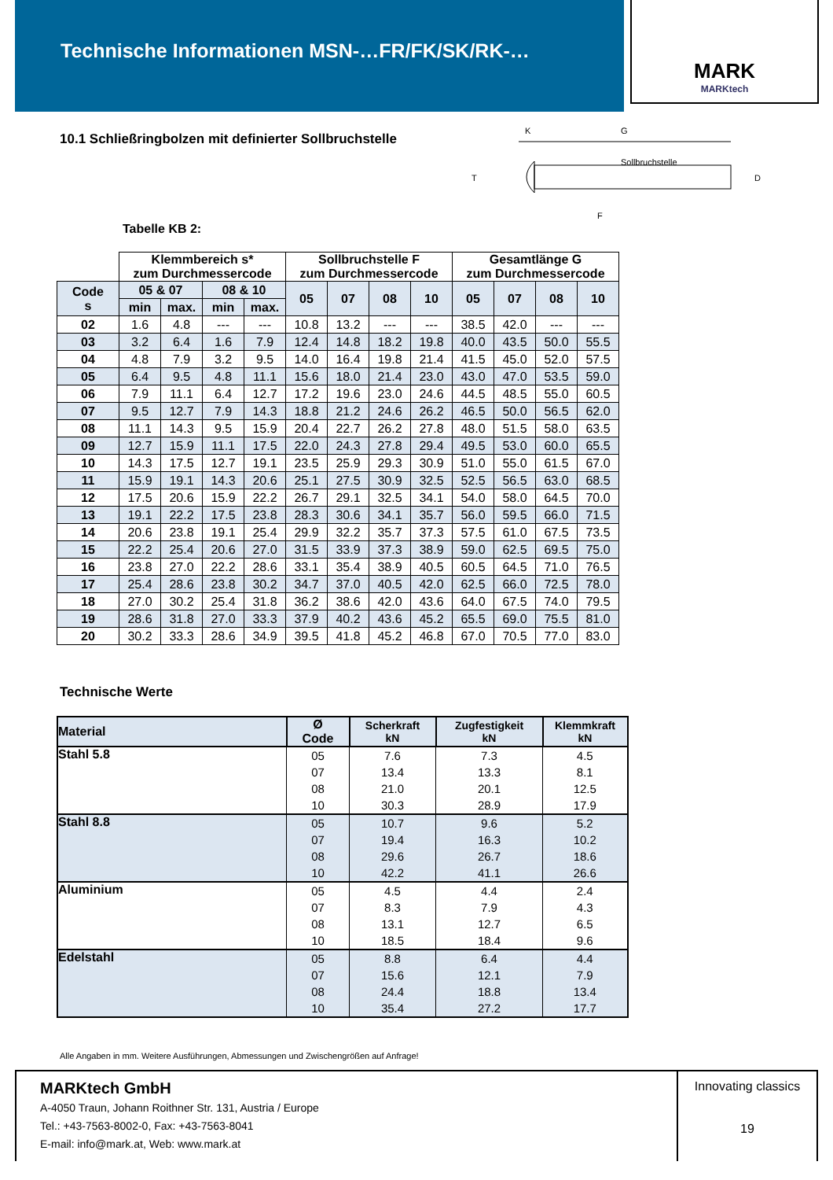Technische Informationen MSN-…FR/FK/SK/RK-…
MARK
MARKtech
10.1 Schließringbolzen mit definierter Sollbruchstelle
G
K
T
D
Sollbruchstelle
F
Tabelle KB 2:
| | Klemmbereich s* zum Durchmessercode | | | | Sollbruchstelle F zum Durchmessercode | | | | Gesamtlänge G zum Durchmessercode | | | |
| --- | --- | --- | --- | --- | --- | --- | --- | --- | --- | --- | --- | --- |
| Code s | 05 & 07 | | 08 & 10 | | 05 | 07 | 08 | 10 | 05 | 07 | 08 | 10 |
| | min | max. | min | max. | | | | | | | | |
| 02 | 1.6 | 4.8 | --- | --- | 10.8 | 13.2 | --- | --- | 38.5 | 42.0 | --- | --- |
| 03 | 3.2 | 6.4 | 1.6 | 7.9 | 12.4 | 14.8 | 18.2 | 19.8 | 40.0 | 43.5 | 50.0 | 55.5 |
| 04 | 4.8 | 7.9 | 3.2 | 9.5 | 14.0 | 16.4 | 19.8 | 21.4 | 41.5 | 45.0 | 52.0 | 57.5 |
| 05 | 6.4 | 9.5 | 4.8 | 11.1 | 15.6 | 18.0 | 21.4 | 23.0 | 43.0 | 47.0 | 53.5 | 59.0 |
| 06 | 7.9 | 11.1 | 6.4 | 12.7 | 17.2 | 19.6 | 23.0 | 24.6 | 44.5 | 48.5 | 55.0 | 60.5 |
| 07 | 9.5 | 12.7 | 7.9 | 14.3 | 18.8 | 21.2 | 24.6 | 26.2 | 46.5 | 50.0 | 56.5 | 62.0 |
| 08 | 11.1 | 14.3 | 9.5 | 15.9 | 20.4 | 22.7 | 26.2 | 27.8 | 48.0 | 51.5 | 58.0 | 63.5 |
| 09 | 12.7 | 15.9 | 11.1 | 17.5 | 22.0 | 24.3 | 27.8 | 29.4 | 49.5 | 53.0 | 60.0 | 65.5 |
| 10 | 14.3 | 17.5 | 12.7 | 19.1 | 23.5 | 25.9 | 29.3 | 30.9 | 51.0 | 55.0 | 61.5 | 67.0 |
| 11 | 15.9 | 19.1 | 14.3 | 20.6 | 25.1 | 27.5 | 30.9 | 32.5 | 52.5 | 56.5 | 63.0 | 68.5 |
| 12 | 17.5 | 20.6 | 15.9 | 22.2 | 26.7 | 29.1 | 32.5 | 34.1 | 54.0 | 58.0 | 64.5 | 70.0 |
| 13 | 19.1 | 22.2 | 17.5 | 23.8 | 28.3 | 30.6 | 34.1 | 35.7 | 56.0 | 59.5 | 66.0 | 71.5 |
| 14 | 20.6 | 23.8 | 19.1 | 25.4 | 29.9 | 32.2 | 35.7 | 37.3 | 57.5 | 61.0 | 67.5 | 73.5 |
| 15 | 22.2 | 25.4 | 20.6 | 27.0 | 31.5 | 33.9 | 37.3 | 38.9 | 59.0 | 62.5 | 69.5 | 75.0 |
| 16 | 23.8 | 27.0 | 22.2 | 28.6 | 33.1 | 35.4 | 38.9 | 40.5 | 60.5 | 64.5 | 71.0 | 76.5 |
| 17 | 25.4 | 28.6 | 23.8 | 30.2 | 34.7 | 37.0 | 40.5 | 42.0 | 62.5 | 66.0 | 72.5 | 78.0 |
| 18 | 27.0 | 30.2 | 25.4 | 31.8 | 36.2 | 38.6 | 42.0 | 43.6 | 64.0 | 67.5 | 74.0 | 79.5 |
| 19 | 28.6 | 31.8 | 27.0 | 33.3 | 37.9 | 40.2 | 43.6 | 45.2 | 65.5 | 69.0 | 75.5 | 81.0 |
| 20 | 30.2 | 33.3 | 28.6 | 34.9 | 39.5 | 41.8 | 45.2 | 46.8 | 67.0 | 70.5 | 77.0 | 83.0 |
Technische Werte
| Material | Ø Code | Scherkraft kN | Zugfestigkeit kN | Klemmkraft kN |
| --- | --- | --- | --- | --- |
| Stahl 5.8 | 05 | 7.6 | 7.3 | 4.5 |
| | 07 | 13.4 | 13.3 | 8.1 |
| | 08 | 21.0 | 20.1 | 12.5 |
| | 10 | 30.3 | 28.9 | 17.9 |
| Stahl 8.8 | 05 | 10.7 | 9.6 | 5.2 |
| | 07 | 19.4 | 16.3 | 10.2 |
| | 08 | 29.6 | 26.7 | 18.6 |
| | 10 | 42.2 | 41.1 | 26.6 |
| Aluminium | 05 | 4.5 | 4.4 | 2.4 |
| | 07 | 8.3 | 7.9 | 4.3 |
| | 08 | 13.1 | 12.7 | 6.5 |
| | 10 | 18.5 | 18.4 | 9.6 |
| Edelstahl | 05 | 8.8 | 6.4 | 4.4 |
| | 07 | 15.6 | 12.1 | 7.9 |
| | 08 | 24.4 | 18.8 | 13.4 |
| | 10 | 35.4 | 27.2 | 17.7 |
Alle Angaben in mm. Weitere Ausführungen, Abmessungen und Zwischengrößen auf Anfrage!
MARKtech GmbH
A-4050 Traun, Johann Roithner Str. 131, Austria / Europe
Tel.: +43-7563-8002-0, Fax: +43-7563-8041
E-mail: info@mark.at, Web: www.mark.at
Innovating classics
19